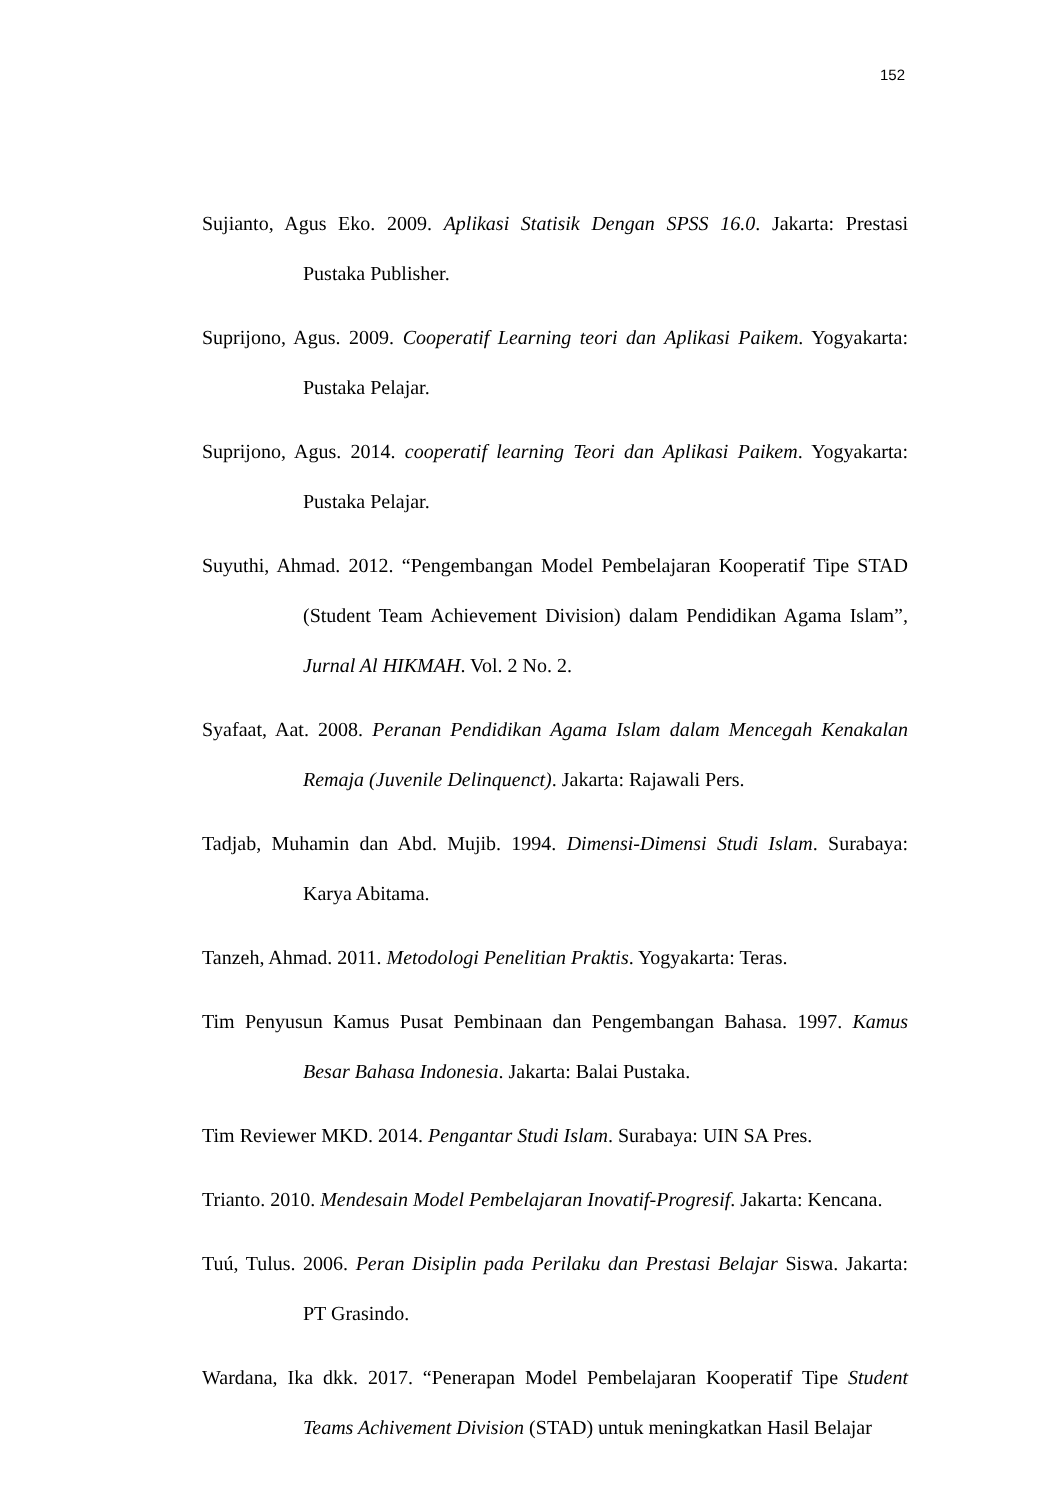152
Sujianto, Agus Eko. 2009. Aplikasi Statisik Dengan SPSS 16.0. Jakarta: Prestasi Pustaka Publisher.
Suprijono, Agus. 2009. Cooperatif Learning teori dan Aplikasi Paikem. Yogyakarta: Pustaka Pelajar.
Suprijono, Agus. 2014. cooperatif learning Teori dan Aplikasi Paikem. Yogyakarta: Pustaka Pelajar.
Suyuthi, Ahmad. 2012. “Pengembangan Model Pembelajaran Kooperatif Tipe STAD (Student Team Achievement Division) dalam Pendidikan Agama Islam”, Jurnal Al HIKMAH. Vol. 2 No. 2.
Syafaat, Aat. 2008. Peranan Pendidikan Agama Islam dalam Mencegah Kenakalan Remaja (Juvenile Delinquenct). Jakarta: Rajawali Pers.
Tadjab, Muhamin dan Abd. Mujib. 1994. Dimensi-Dimensi Studi Islam. Surabaya: Karya Abitama.
Tanzeh, Ahmad. 2011. Metodologi Penelitian Praktis. Yogyakarta: Teras.
Tim Penyusun Kamus Pusat Pembinaan dan Pengembangan Bahasa. 1997. Kamus Besar Bahasa Indonesia. Jakarta: Balai Pustaka.
Tim Reviewer MKD. 2014. Pengantar Studi Islam. Surabaya: UIN SA Pres.
Trianto. 2010. Mendesain Model Pembelajaran Inovatif-Progresif. Jakarta: Kencana.
Tuú, Tulus. 2006. Peran Disiplin pada Perilaku dan Prestasi Belajar Siswa. Jakarta: PT Grasindo.
Wardana, Ika dkk. 2017. “Penerapan Model Pembelajaran Kooperatif Tipe Student Teams Achivement Division (STAD) untuk meningkatkan Hasil Belajar